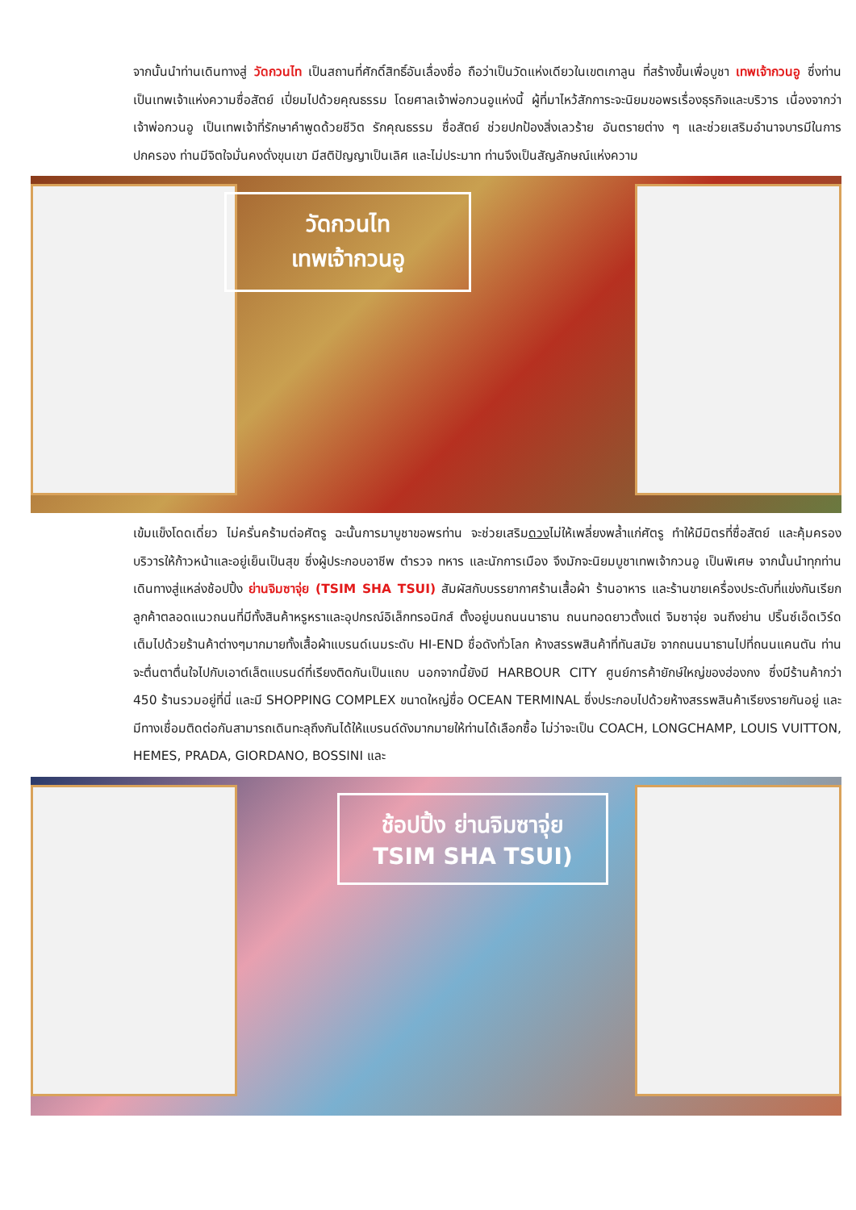จากนั้นนำท่านเดินทางสู่ วัดกวนไท เป็นสถานที่ศักดิ์สิทธิ์อันเลื่องชื่อ ถือว่าเป็นวัดแห่งเดียวในเขตเกาลูน ที่สร้างขึ้นเพื่อบูชา เทพเจ้ากวนอู ซึ่งท่านเป็นเทพเจ้าแห่งความซื่อสัตย์ เปี่ยมไปด้วยคุณธรรม โดยศาลเจ้าพ่อกวนอูแห่งนี้ ผู้ที่มาไหว้สักการะจะนิยมขอพรเรื่องธุรกิจและบริวาร เนื่องจากว่าเจ้าพ่อกวนอู เป็นเทพเจ้าที่รักษาคำพูดด้วยชีวิต รักคุณธรรม ซื่อสัตย์ ช่วยปกป้องสิ่งเลวร้าย อันตรายต่าง ๆ และช่วยเสริมอำนาจบารมีในการปกครอง ท่านมีจิตใจมั่นคงดั่งขุนเขา มีสติปัญญาเป็นเลิศ และไม่ประมาท ท่านจึงเป็นสัญลักษณ์แห่งความ
วัดกวนไท
เทพเจ้ากวนอู
เข้มแข็งโดดเดี่ยว ไม่ครั่นคร้ามต่อศัตรู ฉะนั้นการมาบูชาขอพรท่าน จะช่วยเสริมดวงไม่ให้เพลี่ยงพล้ำแก่ศัตรู ทำให้มีมิตรที่ซื่อสัตย์ และคุ้มครองบริวารให้ก้าวหน้าและอยู่เย็นเป็นสุข ซึ่งผู้ประกอบอาชีพ ตำรวจ ทหาร และนักการเมือง จึงมักจะนิยมบูชาเทพเจ้ากวนอู เป็นพิเศษ จากนั้นนำทุกท่านเดินทางสู่แหล่งช้อปปิ้ง ย่านจิมซาจุ่ย (TSIM SHA TSUI) สัมผัสกับบรรยากาศร้านเสื้อผ้า ร้านอาหาร และร้านขายเครื่องประดับที่แข่งกันเรียกลูกค้าตลอดแนวถนนที่มีทั้งสินค้าหรูหราและอุปกรณ์อิเล็กทรอนิกส์ ตั้งอยู่บนถนนนาธาน ถนนทอดยาวตั้งแต่ จิมซาจุ่ย จนถึงย่าน ปริ๊นซ์เอ็ดเวิร์ด เต็มไปด้วยร้านค้าต่างๆมากมายทั้งเสื้อผ้าแบรนด์เนมระดับ HI-END ชื่อดังทั่วโลก ห้างสรรพสินค้าที่ทันสมัย จากถนนนาธานไปที่ถนนแคนตัน ท่านจะตื่นตาตื่นใจไปกับเอาต์เล็ตแบรนด์ที่เรียงติดกันเป็นแถบ นอกจากนี้ยังมี HARBOUR CITY ศูนย์การค้ายักษ์ใหญ่ของฮ่องกง ซึ่งมีร้านค้ากว่า 450 ร้านรวมอยู่ที่นี่ และมี SHOPPING COMPLEX ขนาดใหญ่ชื่อ OCEAN TERMINAL ซึ่งประกอบไปด้วยห้างสรรพสินค้าเรียงรายกันอยู่ และมีทางเชื่อมติดต่อกันสามารถเดินทะลุถึงกันได้ให้แบรนด์ดังมากมายให้ท่านได้เลือกซื้อ ไม่ว่าจะเป็น COACH, LONGCHAMP, LOUIS VUITTON, HEMES, PRADA, GIORDANO, BOSSINI และ
ช้อปปิ้ง ย่านจิมซาจุ่ย
TSIM SHA TSUI)